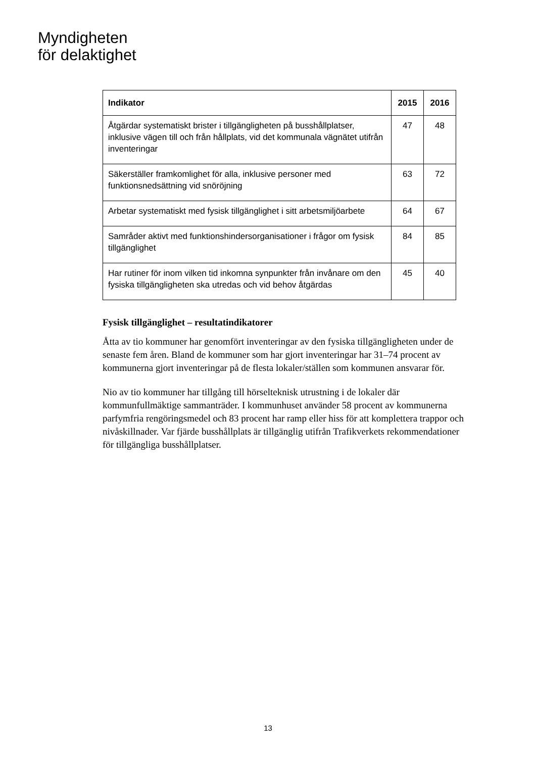Myndigheten
för delaktighet
| Indikator | 2015 | 2016 |
| --- | --- | --- |
| Åtgärdar systematiskt brister i tillgängligheten på busshållplatser, inklusive vägen till och från hållplats, vid det kommunala vägnätet utifrån inventeringar | 47 | 48 |
| Säkerställer framkomlighet för alla, inklusive personer med funktionsnedsättning vid snöröjning | 63 | 72 |
| Arbetar systematiskt med fysisk tillgänglighet i sitt arbetsmiljöarbete | 64 | 67 |
| Samråder aktivt med funktionshindersorganisationer i frågor om fysisk tillgänglighet | 84 | 85 |
| Har rutiner för inom vilken tid inkomna synpunkter från invånare om den fysiska tillgängligheten ska utredas och vid behov åtgärdas | 45 | 40 |
Fysisk tillgänglighet – resultatindikatorer
Åtta av tio kommuner har genomfört inventeringar av den fysiska tillgängligheten under de senaste fem åren. Bland de kommuner som har gjort inventeringar har 31–74 procent av kommunerna gjort inventeringar på de flesta lokaler/ställen som kommunen ansvarar för.
Nio av tio kommuner har tillgång till hörselteknisk utrustning i de lokaler där kommunfullmäktige sammanträder. I kommunhuset använder 58 procent av kommunerna parfymfria rengöringsmedel och 83 procent har ramp eller hiss för att komplettera trappor och nivåskillnader. Var fjärde busshållplats är tillgänglig utifrån Trafikverkets rekommendationer för tillgängliga busshållplatser.
13